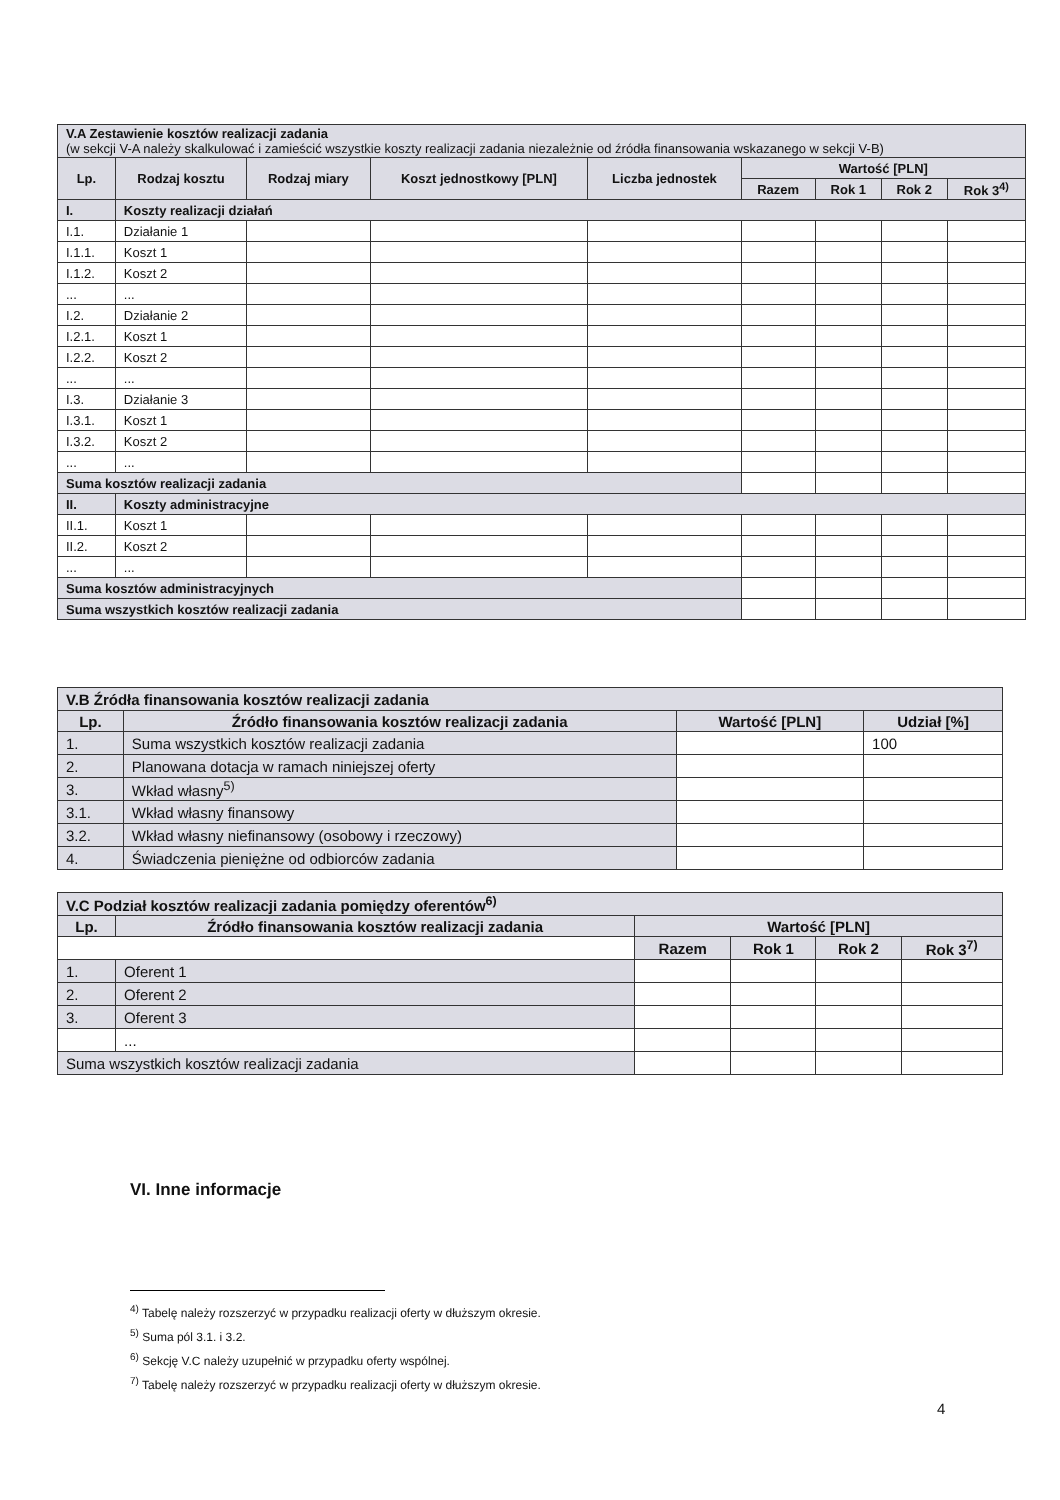| V.A Zestawienie kosztów realizacji zadania (w sekcji V-A należy skalkulować i zamieścić wszystkie koszty realizacji zadania niezależnie od źródła finansowania wskazanego w sekcji V-B) | | | | | | | | |
| Lp. | Rodzaj kosztu | Rodzaj miary | Koszt jednostkowy [PLN] | Liczba jednostek | Wartość [PLN] | | | |
| | | | | | Razem | Rok 1 | Rok 2 | Rok 3<sup>4)</sup> |
| I. | Koszty realizacji działań | | | | | | | |
| I.1. | Działanie 1 | | | | | | | |
| I.1.1. | Koszt 1 | | | | | | | |
| I.1.2. | Koszt 2 | | | | | | | |
| ... | ... | | | | | | | |
| I.2. | Działanie 2 | | | | | | | |
| I.2.1. | Koszt 1 | | | | | | | |
| I.2.2. | Koszt 2 | | | | | | | |
| ... | ... | | | | | | | |
| I.3. | Działanie 3 | | | | | | | |
| I.3.1. | Koszt 1 | | | | | | | |
| I.3.2. | Koszt 2 | | | | | | | |
| ... | ... | | | | | | | |
| Suma kosztów realizacji zadania | | | | | | | | |
| II. | Koszty administracyjne | | | | | | | |
| II.1. | Koszt 1 | | | | | | | |
| II.2. | Koszt 2 | | | | | | | |
| ... | ... | | | | | | | |
| Suma kosztów administracyjnych | | | | | | | | |
| Suma wszystkich kosztów realizacji zadania | | | | | | | | |
| V.B Źródła finansowania kosztów realizacji zadania | | | |
| Lp. | Źródło finansowania kosztów realizacji zadania | Wartość [PLN] | Udział [%] |
| 1. | Suma wszystkich kosztów realizacji zadania | | 100 |
| 2. | Planowana dotacja w ramach niniejszej oferty | | |
| 3. | Wkład własny<sup>5)</sup> | | |
| 3.1. | Wkład własny finansowy | | |
| 3.2. | Wkład własny niefinansowy (osobowy i rzeczowy) | | |
| 4. | Świadczenia pieniężne od odbiorców zadania | | |
| V.C Podział kosztów realizacji zadania pomiędzy oferentów<sup>6)</sup> | | | | | |
| Lp. | Źródło finansowania kosztów realizacji zadania | Wartość [PLN] | | | |
| | | Razem | Rok 1 | Rok 2 | Rok 3<sup>7)</sup> |
| 1. | Oferent 1 | | | | |
| 2. | Oferent 2 | | | | |
| 3. | Oferent 3 | | | | |
| | ... | | | | |
| Suma wszystkich kosztów realizacji zadania | | | | | |
VI. Inne informacje
<sup>4)</sup> Tabelę należy rozszerzyć w przypadku realizacji oferty w dłuższym okresie.
<sup>5)</sup> Suma pól 3.1. i 3.2.
<sup>6)</sup> Sekcję V.C należy uzupełnić w przypadku oferty wspólnej.
<sup>7)</sup> Tabelę należy rozszerzyć w przypadku realizacji oferty w dłuższym okresie.
4